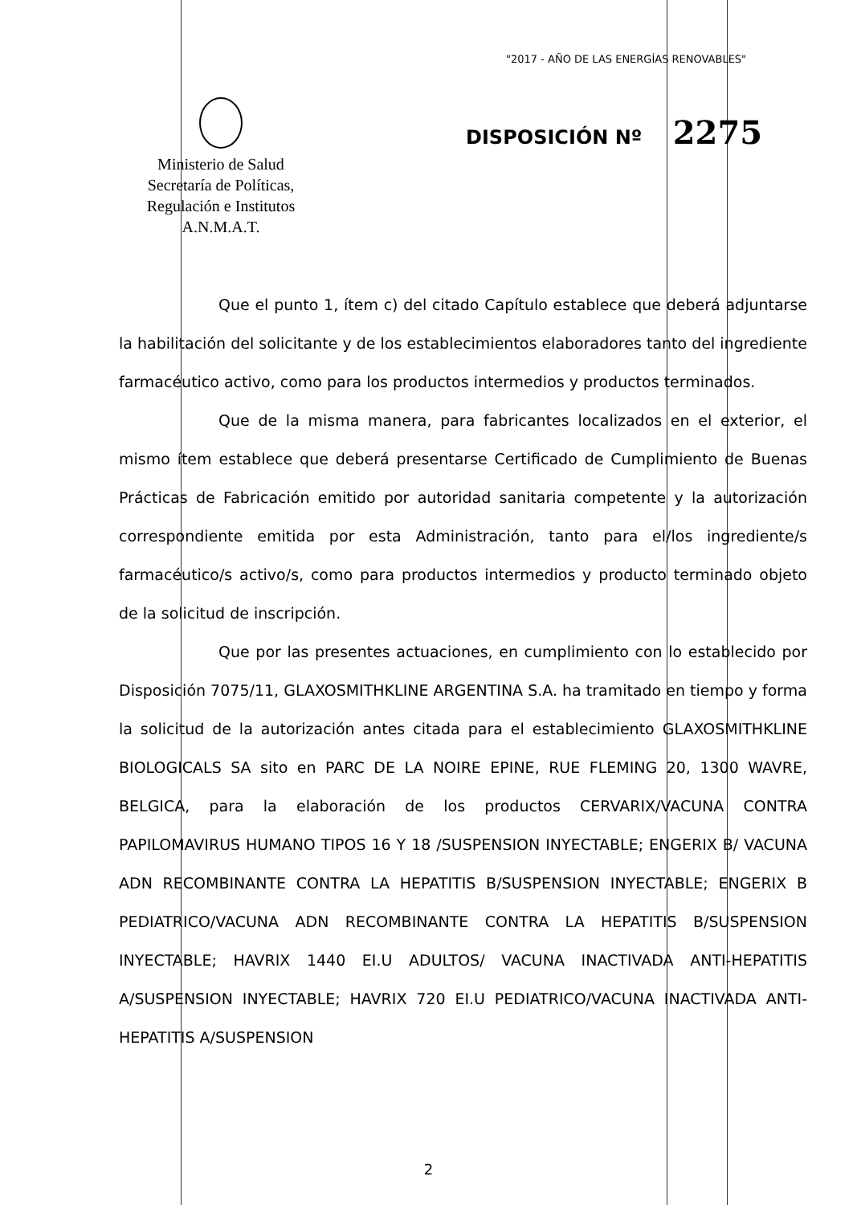"2017 - AÑO DE LAS ENERGÍAS RENOVABLES"
Ministerio de Salud
Secretaría de Políticas,
Regulación e Institutos
A.N.M.A.T.
DISPOSICIÓN Nº 2275
Que el punto 1, ítem c) del citado Capítulo establece que deberá adjuntarse la habilitación del solicitante y de los establecimientos elaboradores tanto del ingrediente farmacéutico activo, como para los productos intermedios y productos terminados.
Que de la misma manera, para fabricantes localizados en el exterior, el mismo ítem establece que deberá presentarse Certificado de Cumplimiento de Buenas Prácticas de Fabricación emitido por autoridad sanitaria competente y la autorización correspondiente emitida por esta Administración, tanto para el/los ingrediente/s farmacéutico/s activo/s, como para productos intermedios y producto terminado objeto de la solicitud de inscripción.
Que por las presentes actuaciones, en cumplimiento con lo establecido por Disposición 7075/11, GLAXOSMITHKLINE ARGENTINA S.A. ha tramitado en tiempo y forma la solicitud de la autorización antes citada para el establecimiento GLAXOSMITHKLINE BIOLOGICALS SA sito en PARC DE LA NOIRE EPINE, RUE FLEMING 20, 1300 WAVRE, BELGICA, para la elaboración de los productos CERVARIX/VACUNA CONTRA PAPILOMAVIRUS HUMANO TIPOS 16 Y 18 /SUSPENSION INYECTABLE; ENGERIX B/ VACUNA ADN RECOMBINANTE CONTRA LA HEPATITIS B/SUSPENSION INYECTABLE; ENGERIX B PEDIATRICO/VACUNA ADN RECOMBINANTE CONTRA LA HEPATITIS B/SUSPENSION INYECTABLE; HAVRIX 1440 EI.U ADULTOS/ VACUNA INACTIVADA ANTI-HEPATITIS A/SUSPENSION INYECTABLE; HAVRIX 720 EI.U PEDIATRICO/VACUNA INACTIVADA ANTI-HEPATITIS A/SUSPENSION
2